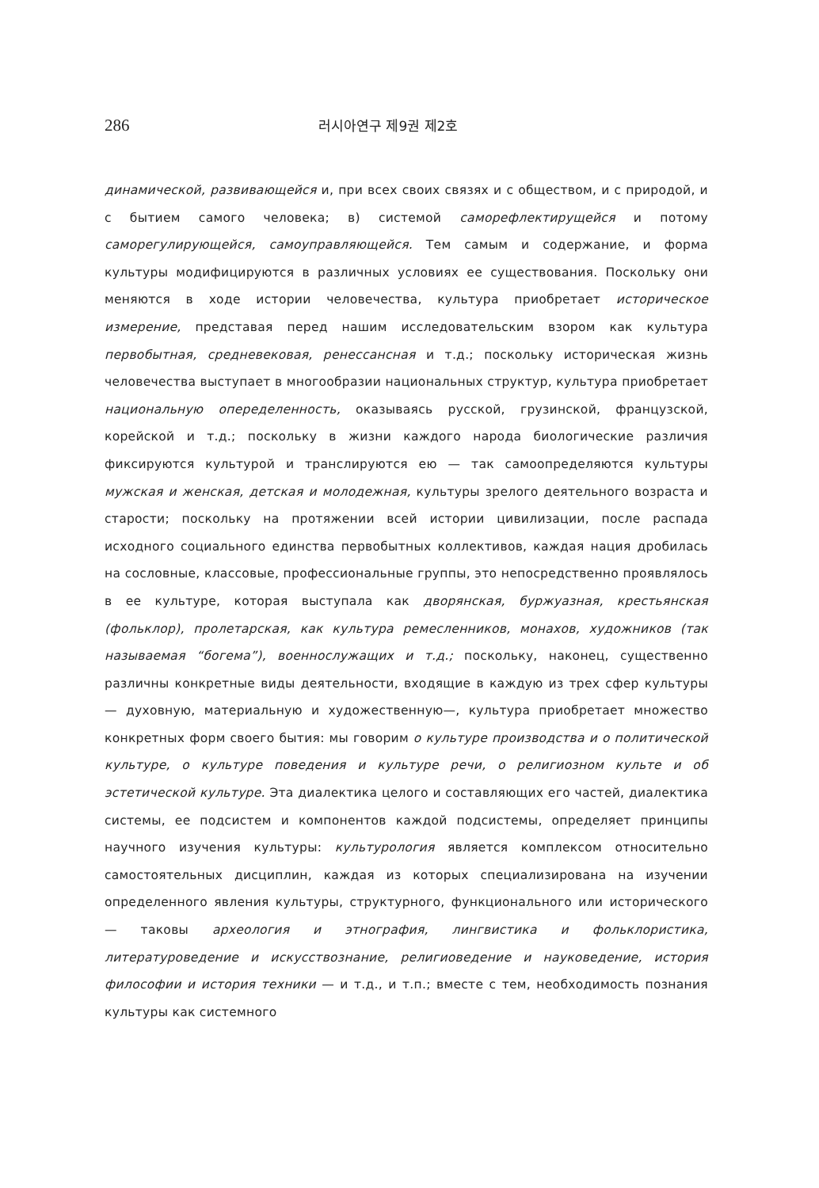286 러시아연구 제9권 제2호
динамической, развивающейся и, при всех своих связях и с обществом, и с природой, и с бытием самого человека; в) системой саморефлектирущейся и потому саморегулирующейся, самоуправляющейся. Тем самым и содержание, и форма культуры модифицируются в различных условиях ее существования. Поскольку они меняются в ходе истории человечества, культура приобретает историческое измерение, представая перед нашим исследовательским взором как культура первобытная, средневековая, ренессансная и т.д.; поскольку историческая жизнь человечества выступает в многообразии национальных структур, культура приобретает национальную опеределенность, оказываясь русской, грузинской, французской, корейской и т.д.; поскольку в жизни каждого народа биологические различия фиксируются культурой и транслируются ею — так самоопределяются культуры мужская и женская, детская и молодежная, культуры зрелого деятельного возраста и старости; поскольку на протяжении всей истории цивилизации, после распада исходного социального единства первобытных коллективов, каждая нация дробилась на сословные, классовые, профессиональные группы, это непосредственно проявлялось в ее культуре, которая выступала как дворянская, буржуазная, крестьянская (фольклор), пролетарская, как культура ремесленников, монахов, художников (так называемая “богема”), военнослужащих и т.д.; поскольку, наконец, существенно различны конкретные виды деятельности, входящие в каждую из трех сфер культуры — духовную, материальную и художественную—, культура приобретает множество конкретных форм своего бытия: мы говорим о культуре производства и о политической культуре, о культуре поведения и культуре речи, о религиозном культе и об эстетической культуре. Эта диалектика целого и составляющих его частей, диалектика системы, ее подсистем и компонентов каждой подсистемы, определяет принципы научного изучения культуры: культурология является комплексом относительно самостоятельных дисциплин, каждая из которых специализирована на изучении определенного явления культуры, структурного, функционального или исторического — таковы археология и этнография, лингвистика и фольклористика, литературоведение и искусствознание, религиоведение и науковедение, история философии и история техники — и т.д., и т.п.; вместе с тем, необходимость познания культуры как системного